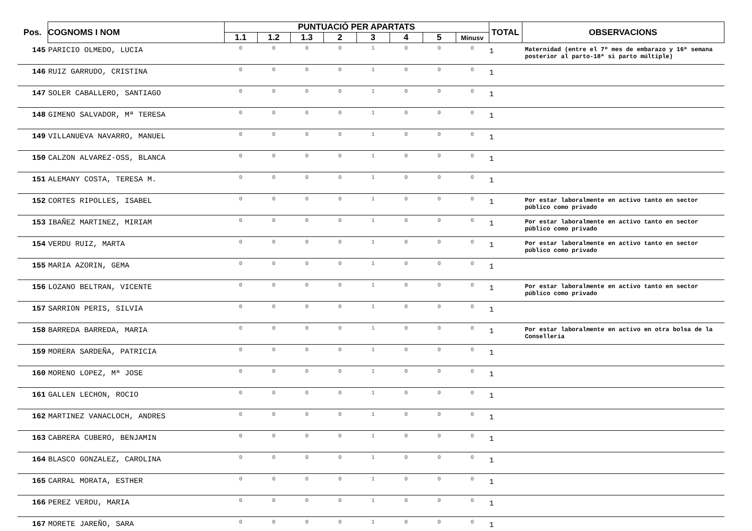| Pos. | COGNOMS I NOM | PUNTUACIÓ PER APARTATS | | | | | | | | TOTAL | OBSERVACIONS |
| --- | --- | --- | --- | --- | --- | --- | --- | --- | --- | --- | --- |
| | | 1.1 | 1.2 | 1.3 | 2 | 3 | 4 | 5 | Minusv | | |
| 145 | PARICIO OLMEDO, LUCIA | 0 | 0 | 0 | 0 | 1 | 0 | 0 | 0 | 1 | Maternidad (entre el 7º mes de embarazo y 16ª semana posterior al parto-18ª si parto múltiple) |
| 146 | RUIZ GARRUDO, CRISTINA | 0 | 0 | 0 | 0 | 1 | 0 | 0 | 0 | 1 | |
| 147 | SOLER CABALLERO, SANTIAGO | 0 | 0 | 0 | 0 | 1 | 0 | 0 | 0 | 1 | |
| 148 | GIMENO SALVADOR, Mª TERESA | 0 | 0 | 0 | 0 | 1 | 0 | 0 | 0 | 1 | |
| 149 | VILLANUEVA NAVARRO, MANUEL | 0 | 0 | 0 | 0 | 1 | 0 | 0 | 0 | 1 | |
| 150 | CALZON ALVAREZ-OSS, BLANCA | 0 | 0 | 0 | 0 | 1 | 0 | 0 | 0 | 1 | |
| 151 | ALEMANY COSTA, TERESA M. | 0 | 0 | 0 | 0 | 1 | 0 | 0 | 0 | 1 | |
| 152 | CORTES RIPOLLES, ISABEL | 0 | 0 | 0 | 0 | 1 | 0 | 0 | 0 | 1 | Por estar laboralmente en activo tanto en sector público como privado |
| 153 | IBAÑEZ MARTINEZ, MIRIAM | 0 | 0 | 0 | 0 | 1 | 0 | 0 | 0 | 1 | Por estar laboralmente en activo tanto en sector público como privado |
| 154 | VERDU RUIZ, MARTA | 0 | 0 | 0 | 0 | 1 | 0 | 0 | 0 | 1 | Por estar laboralmente en activo tanto en sector público como privado |
| 155 | MARIA AZORIN, GEMA | 0 | 0 | 0 | 0 | 1 | 0 | 0 | 0 | 1 | |
| 156 | LOZANO BELTRAN, VICENTE | 0 | 0 | 0 | 0 | 1 | 0 | 0 | 0 | 1 | Por estar laboralmente en activo tanto en sector público como privado |
| 157 | SARRION PERIS, SILVIA | 0 | 0 | 0 | 0 | 1 | 0 | 0 | 0 | 1 | |
| 158 | BARREDA BARREDA, MARIA | 0 | 0 | 0 | 0 | 1 | 0 | 0 | 0 | 1 | Por estar laboralmente en activo en otra bolsa de la Conselleria |
| 159 | MORERA SARDEÑA, PATRICIA | 0 | 0 | 0 | 0 | 1 | 0 | 0 | 0 | 1 | |
| 160 | MORENO LOPEZ, Mª JOSE | 0 | 0 | 0 | 0 | 1 | 0 | 0 | 0 | 1 | |
| 161 | GALLEN LECHON, ROCIO | 0 | 0 | 0 | 0 | 1 | 0 | 0 | 0 | 1 | |
| 162 | MARTINEZ VANACLOCH, ANDRES | 0 | 0 | 0 | 0 | 1 | 0 | 0 | 0 | 1 | |
| 163 | CABRERA CUBERO, BENJAMIN | 0 | 0 | 0 | 0 | 1 | 0 | 0 | 0 | 1 | |
| 164 | BLASCO GONZALEZ, CAROLINA | 0 | 0 | 0 | 0 | 1 | 0 | 0 | 0 | 1 | |
| 165 | CARRAL MORATA, ESTHER | 0 | 0 | 0 | 0 | 1 | 0 | 0 | 0 | 1 | |
| 166 | PEREZ VERDU, MARIA | 0 | 0 | 0 | 0 | 1 | 0 | 0 | 0 | 1 | |
| 167 | MORETE JAREÑO, SARA | 0 | 0 | 0 | 0 | 1 | 0 | 0 | 0 | 1 | |